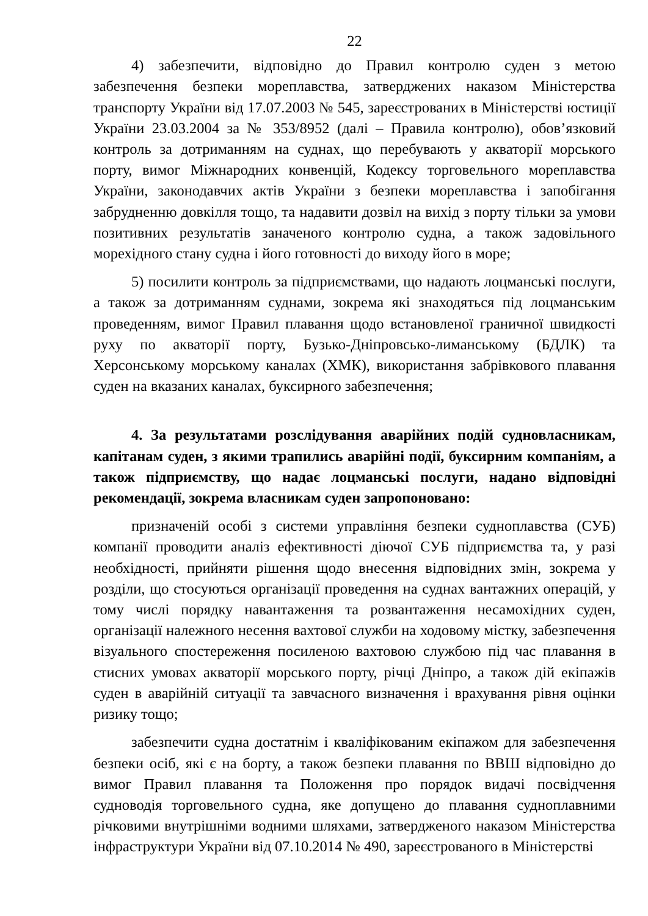22
4) забезпечити, відповідно до Правил контролю суден з метою забезпечення безпеки мореплавства, затверджених наказом Міністерства транспорту України від 17.07.2003 № 545, зареєстрованих в Міністерстві юстиції України 23.03.2004 за № 353/8952 (далі – Правила контролю), обов’язковий контроль за дотриманням на суднах, що перебувають у акваторії морського порту, вимог Міжнародних конвенцій, Кодексу торговельного мореплавства України, законодавчих актів України з безпеки мореплавства і запобігання забрудненню довкілля тощо, та надавити дозвіл на вихід з порту тільки за умови позитивних результатів заначеного контролю судна, а також задовільного морехідного стану судна і його готовності до виходу його в море;
5) посилити контроль за підприємствами, що надають лоцманські послуги, а також за дотриманням суднами, зокрема які знаходяться під лоцманським проведенням, вимог Правил плавання щодо встановленої граничної швидкості руху по акваторії порту, Бузько-Дніпровсько-лиманському (БДЛК) та Херсонському морському каналах (ХМК), використання забрівкового плавання суден на вказаних каналах, буксирного забезпечення;
4. За результатами розслідування аварійних подій судновласникам, капітанам суден, з якими трапились аварійні події, буксирним компаніям, а також підприємству, що надає лоцманські послуги, надано відповідні рекомендації, зокрема власникам суден запропоновано:
призначеній особі з системи управління безпеки судноплавства (СУБ) компанії проводити аналіз ефективності діючої СУБ підприємства та, у разі необхідності, прийняти рішення щодо внесення відповідних змін, зокрема у розділи, що стосуються організації проведення на суднах вантажних операцій, у тому числі порядку навантаження та розвантаження несамохідних суден, організації належного несення вахтової служби на ходовому містку, забезпечення візуального спостереження посиленою вахтовою службою під час плавання в стисних умовах акваторії морського порту, річці Дніпро, а також дій екіпажів суден в аварійній ситуації та завчасного визначення і врахування рівня оцінки ризику тощо;
забезпечити судна достатнім і кваліфікованим екіпажом для забезпечення безпеки осіб, які є на борту, а також безпеки плавання по ВВШ відповідно до вимог Правил плавання та Положення про порядок видачі посвідчення судноводія торговельного судна, яке допущено до плавання судноплавними річковими внутрішніми водними шляхами, затвердженого наказом Міністерства інфраструктури України від 07.10.2014 № 490, зареєстрованого в Міністерстві